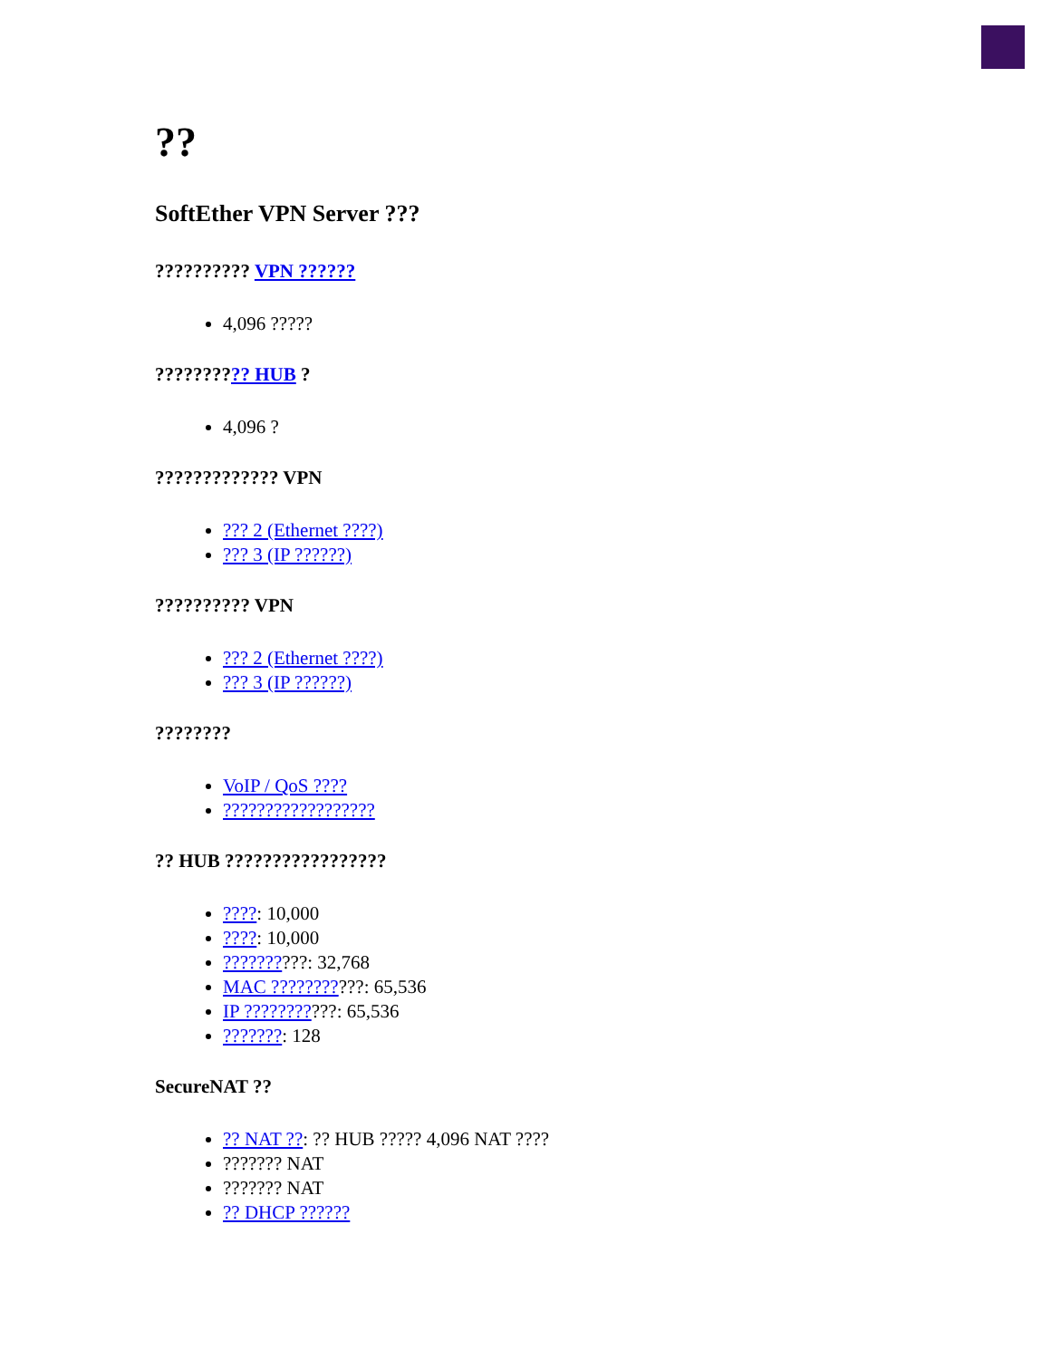??
SoftEther VPN Server ???
?????????? VPN ??????
4,096 ?????
?????????? HUB ?
4,096 ?
????????????? VPN
??? 2 (Ethernet ????)
??? 3 (IP ??????)
?????????? VPN
??? 2 (Ethernet ????)
??? 3 (IP ??????)
????????
VoIP / QoS ????
??????????????????
?? HUB ?????????????????
????: 10,000
????: 10,000
??????????: 32,768
MAC ???????????: 65,536
IP ???????????: 65,536
???????: 128
SecureNAT ??
?? NAT ??: ?? HUB ????? 4,096 NAT ????
??????? NAT
??????? NAT
?? DHCP ??????